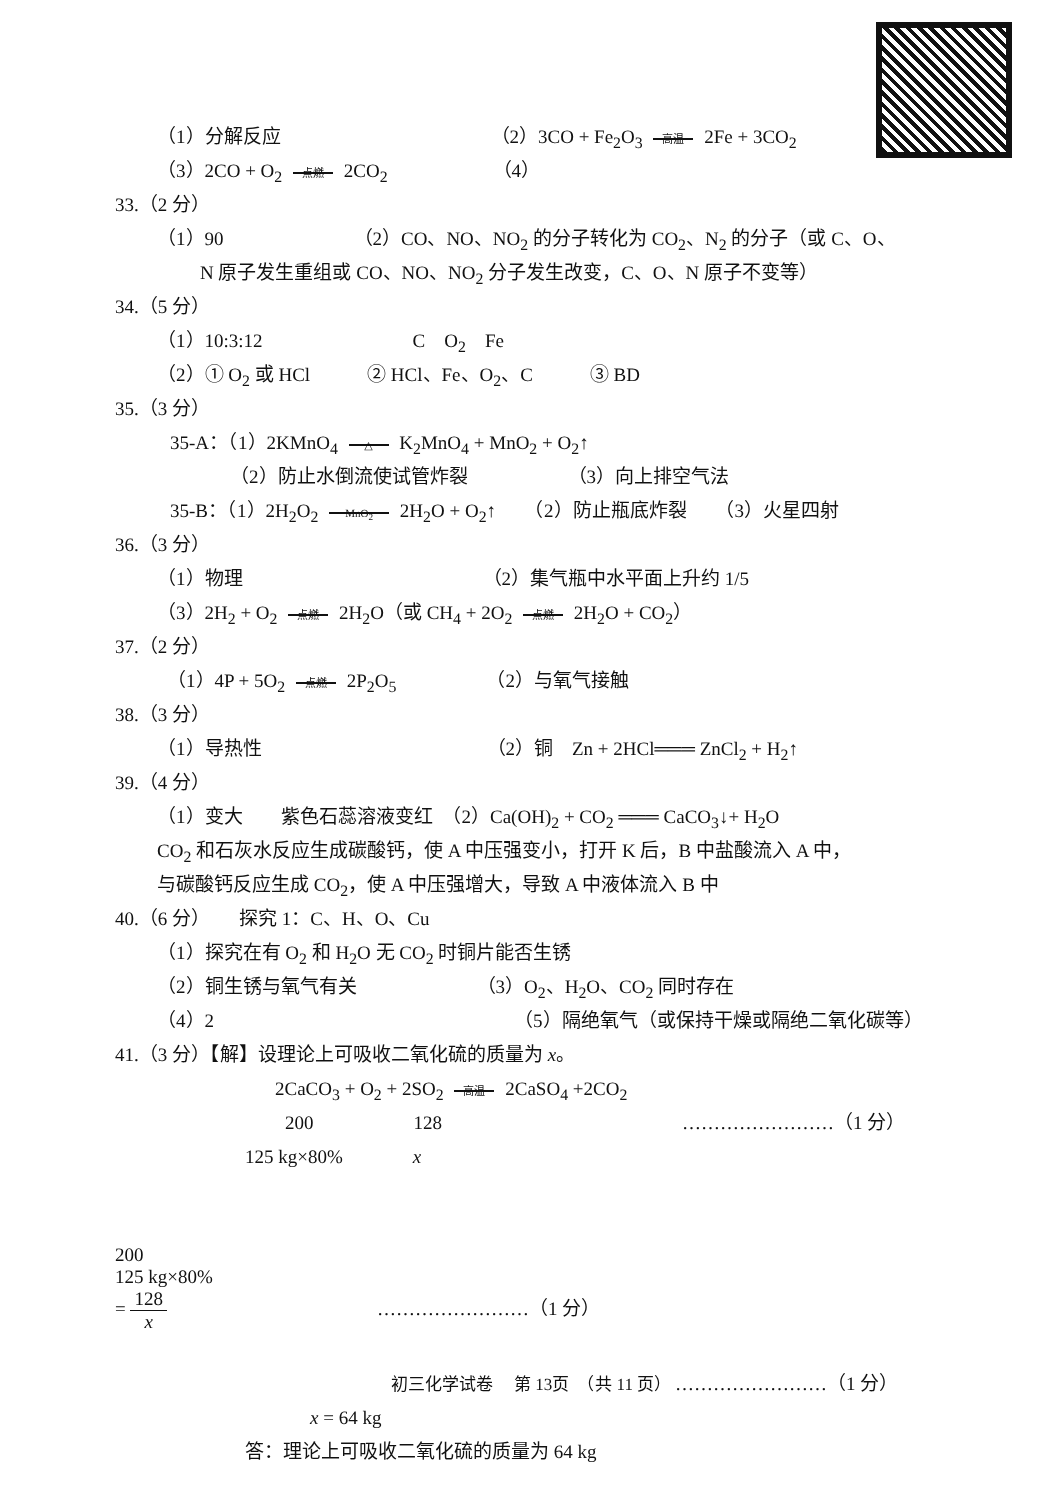（1）分解反应 （2）3CO + Fe<sub>2</sub>O<sub>3</sub> 高温 2Fe + 3CO<sub>2</sub>
（3）2CO + O<sub>2</sub> 点燃 2CO<sub>2</sub> （4）
33.（2 分）
（1）90 （2）CO、NO、NO<sub>2</sub> 的分子转化为 CO<sub>2</sub>、N<sub>2</sub> 的分子（或 C、O、
N 原子发生重组或 CO、NO、NO<sub>2</sub> 分子发生改变，C、O、N 原子不变等）
34.（5 分）
（1）10:3:12 C　O<sub>2</sub>　Fe
（2）① O<sub>2</sub> 或 HCl　　　② HCl、Fe、O<sub>2</sub>、C　　　③ BD
35.（3 分）
35-A：（1）2KMnO<sub>4</sub> △ K<sub>2</sub>MnO<sub>4</sub> + MnO<sub>2</sub> + O<sub>2</sub>↑
（2）防止水倒流使试管炸裂 （3）向上排空气法
35-B：（1）2H<sub>2</sub>O<sub>2</sub> MnO<sub>2</sub> 2H<sub>2</sub>O + O<sub>2</sub>↑　　（2）防止瓶底炸裂　　（3）火星四射
36.（3 分）
（1）物理 （2）集气瓶中水平面上升约 1/5
（3）2H<sub>2</sub> + O<sub>2</sub> 点燃 2H<sub>2</sub>O（或 CH<sub>4</sub> + 2O<sub>2</sub> 点燃 2H<sub>2</sub>O + CO<sub>2</sub>）
37.（2 分）
（1）4P + 5O<sub>2</sub> 点燃 2P<sub>2</sub>O<sub>5</sub> （2）与氧气接触
38.（3 分）
（1）导热性 （2）铜　Zn + 2HCl═══ ZnCl<sub>2</sub> + H<sub>2</sub>↑
39.（4 分）
（1）变大　　紫色石蕊溶液变红　（2）Ca(OH)<sub>2</sub> + CO<sub>2</sub> ═══ CaCO<sub>3</sub>↓+ H<sub>2</sub>O
CO<sub>2</sub> 和石灰水反应生成碳酸钙，使 A 中压强变小，打开 K 后，B 中盐酸流入 A 中，
与碳酸钙反应生成 CO<sub>2</sub>，使 A 中压强增大，导致 A 中液体流入 B 中
40.（6 分）　　探究 1：C、H、O、Cu
（1）探究在有 O<sub>2</sub> 和 H<sub>2</sub>O 无 CO<sub>2</sub> 时铜片能否生锈
（2）铜生锈与氧气有关 （3）O<sub>2</sub>、H<sub>2</sub>O、CO<sub>2</sub> 同时存在
（4）2 （5）隔绝氧气（或保持干燥或隔绝二氧化碳等）
41.（3 分）【解】设理论上可吸收二氧化硫的质量为 x。
2CaCO<sub>3</sub> + O<sub>2</sub> + 2SO<sub>2</sub> 高温 2CaSO<sub>4</sub> +2CO<sub>2</sub>
200 128 ……………………（1 分）
125 kg×80% x
200
125 kg×80%
=
128
x
……………………（1 分）
……………………（1 分）
x = 64 kg
答：理论上可吸收二氧化硫的质量为 64 kg
初三化学试卷　 第 13页　（共 11 页）